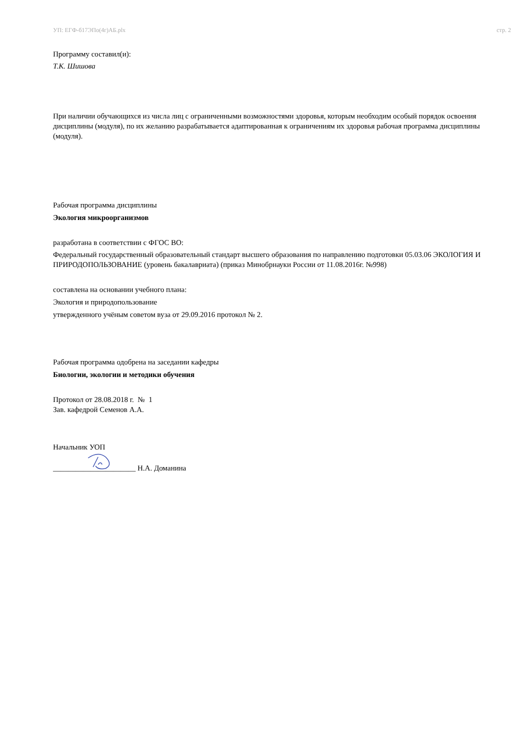УП: ЕГФ-б17ЭПо(4г)АБ.plx стр. 2
Программу составил(и):
Т.К. Шишова
При наличии обучающихся из числа лиц с ограниченными возможностями здоровья, которым необходим особый порядок освоения дисциплины (модуля), по их желанию разрабатывается адаптированная к ограничениям их здоровья рабочая программа дисциплины (модуля).
Рабочая программа дисциплины
Экология микроорганизмов
разработана в соответствии с ФГОС ВО:
Федеральный государственный образовательный стандарт высшего образования по направлению подготовки 05.03.06 ЭКОЛОГИЯ И ПРИРОДОПОЛЬЗОВАНИЕ (уровень бакалавриата) (приказ Минобрнауки России от 11.08.2016г. №998)
составлена на основании учебного плана:
Экология и природопользование
утвержденного учёным советом вуза от 29.09.2016 протокол № 2.
Рабочая программа одобрена на заседании кафедры
Биологии, экологии и методики обучения
Протокол от 28.08.2018 г. № 1
Зав. кафедрой Семенов А.А.
Начальник УОП
______________________ Н.А. Доманина